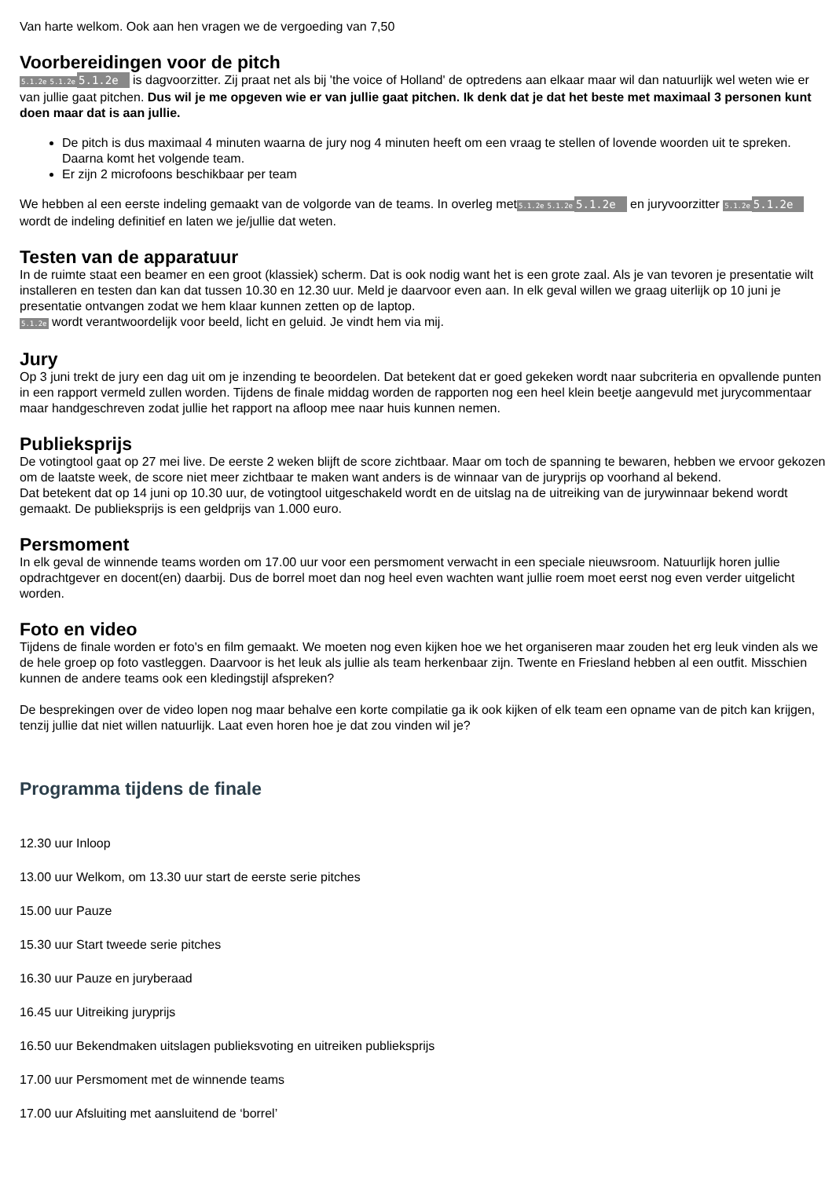Van harte welkom. Ook aan hen vragen we de vergoeding van 7,50
Voorbereidingen voor de pitch
5.1.2e 5.1.2e 5.1.2e is dagvoorzitter. Zij praat net als bij 'the voice of Holland' de optredens aan elkaar maar wil dan natuurlijk wel weten wie er van jullie gaat pitchen. Dus wil je me opgeven wie er van jullie gaat pitchen. Ik denk dat je dat het beste met maximaal 3 personen kunt doen maar dat is aan jullie.
De pitch is dus maximaal 4 minuten waarna de jury nog 4 minuten heeft om een vraag te stellen of lovende woorden uit te spreken. Daarna komt het volgende team.
Er zijn 2 microfoons beschikbaar per team
We hebben al een eerste indeling gemaakt van de volgorde van de teams. In overleg met5.1.2e 5.1.2e 5.1.2e en juryvoorzitter 5.1.2e 5.1.2e wordt de indeling definitief en laten we je/jullie dat weten.
Testen van de apparatuur
In de ruimte staat een beamer en een groot (klassiek) scherm. Dat is ook nodig want het is een grote zaal. Als je van tevoren je presentatie wilt installeren en testen dan kan dat tussen 10.30 en 12.30 uur. Meld je daarvoor even aan. In elk geval willen we graag uiterlijk op 10 juni je presentatie ontvangen zodat we hem klaar kunnen zetten op de laptop.
5.1.2e wordt verantwoordelijk voor beeld, licht en geluid. Je vindt hem via mij.
Jury
Op 3 juni trekt de jury een dag uit om je inzending te beoordelen. Dat betekent dat er goed gekeken wordt naar subcriteria en opvallende punten in een rapport vermeld zullen worden. Tijdens de finale middag worden de rapporten nog een heel klein beetje aangevuld met jurycommentaar maar handgeschreven zodat jullie het rapport na afloop mee naar huis kunnen nemen.
Publieksprijs
De votingtool gaat op 27 mei live. De eerste 2 weken blijft de score zichtbaar. Maar om toch de spanning te bewaren, hebben we ervoor gekozen om de laatste week, de score niet meer zichtbaar te maken want anders is de winnaar van de juryprijs op voorhand al bekend.
Dat betekent dat op 14 juni op 10.30 uur, de votingtool uitgeschakeld wordt en de uitslag na de uitreiking van de jurywinnaar bekend wordt gemaakt. De publieksprijs is een geldprijs van 1.000 euro.
Persmoment
In elk geval de winnende teams worden om 17.00 uur voor een persmoment verwacht in een speciale nieuwsroom. Natuurlijk horen jullie opdrachtgever en docent(en) daarbij. Dus de borrel moet dan nog heel even wachten want jullie roem moet eerst nog even verder uitgelicht worden.
Foto en video
Tijdens de finale worden er foto's en film gemaakt. We moeten nog even kijken hoe we het organiseren maar zouden het erg leuk vinden als we de hele groep op foto vastleggen. Daarvoor is het leuk als jullie als team herkenbaar zijn. Twente en Friesland hebben al een outfit. Misschien kunnen de andere teams ook een kledingstijl afspreken?
De besprekingen over de video lopen nog maar behalve een korte compilatie ga ik ook kijken of elk team een opname van de pitch kan krijgen, tenzij jullie dat niet willen natuurlijk. Laat even horen hoe je dat zou vinden wil je?
Programma tijdens de finale
12.30 uur Inloop
13.00 uur Welkom, om 13.30 uur start de eerste serie pitches
15.00 uur Pauze
15.30 uur Start tweede serie pitches
16.30 uur Pauze en juryberaad
16.45 uur Uitreiking juryprijs
16.50 uur Bekendmaken uitslagen publieksvoting en uitreiken publieksprijs
17.00 uur Persmoment met de winnende teams
17.00 uur Afsluiting met aansluitend de ‘borrel’